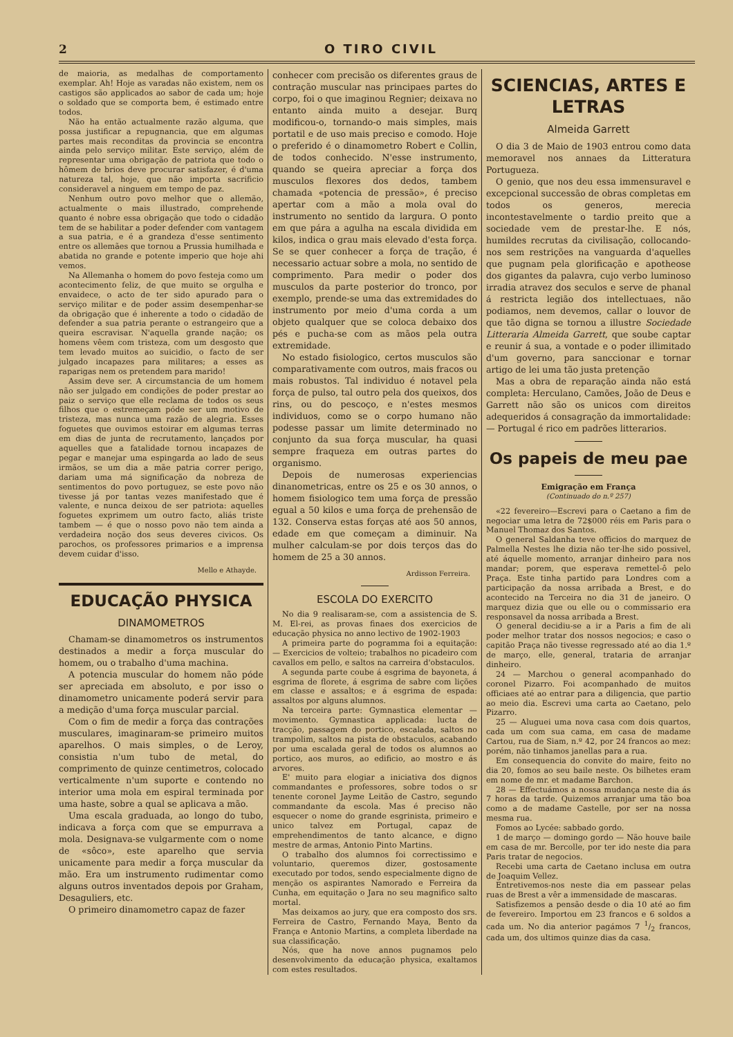2 O TIRO CIVIL
de maioria, as medalhas de comportamento exemplar. Ah! Hoje as varadas não existem, nem os castigos são applicados ao sabor de cada um; hoje o soldado que se comporta bem, é estimado entre todos.
Não ha então actualmente razão alguma, que possa justificar a repugnancia, que em algumas partes mais reconditas da provincia se encontra ainda pelo serviço militar. Este serviço, além de representar uma obrigação de patriota que todo o hômem de brios deve procurar satisfazer, é d'uma natureza tal, hoje, que não importa sacrificio consideravel a ninguem em tempo de paz.
Nenhum outro povo melhor que o allemão, actualmente o mais illustrado, comprehende quanto é nobre essa obrigação que todo o cidadão tem de se habilitar a poder defender com vantagem a sua patria, e é a grandeza d'esse sentimento entre os allemães que tornou a Prussia humilhada e abatida no grande e potente imperio que hoje ahi vemos.
Na Allemanha o homem do povo festeja como um acontecimento feliz, de que muito se orgulha e envaidece, o acto de ter sido apurado para o serviço militar e de poder assim desempenhar-se da obrigação que é inherente a todo o cidadão de defender a sua patria perante o estrangeiro que a queira escravisar. N'aquella grande nação; os homens vêem com tristeza, com um desgosto que tem levado muitos ao suicidio, o facto de ser julgado incapazes para militares; a esses as raparigas nem os pretendem para marido!
Assim deve ser. A circumstancia de um homem não ser julgado em condições de poder prestar ao paiz o serviço que elle reclama de todos os seus filhos que o estremeçam póde ser um motivo de tristeza, mas nunca uma razão de alegria. Esses foguetes que ouvimos estoirar em algumas terras em dias de junta de recrutamento, lançados por aquelles que a fatalidade tornou incapazes de pegar e manejar uma espingarda ao lado de seus irmãos, se um dia a mãe patria correr perigo, dariam uma má significação da nobreza de sentimentos do povo portuguez, se este povo não tivesse já por tantas vezes manifestado que é valente, e nunca deixou de ser patriota: aquelles foguetes exprimem um outro facto, aliás triste tambem — é que o nosso povo não tem ainda a verdadeira noção dos seus deveres civicos. Os parochos, os professores primarios e a imprensa devem cuidar d'isso.
Mello e Athayde.
EDUCAÇÃO PHYSICA
DINAMOMETROS
Chamam-se dinamometros os instrumentos destinados a medir a força muscular do homem, ou o trabalho d'uma machina.
A potencia muscular do homem não póde ser apreciada em absoluto, e por isso o dinamometro unicamente poderá servir para a medição d'uma força muscular parcial.
Com o fim de medir a força das contrações musculares, imaginaram-se primeiro muitos aparelhos. O mais simples, o de Leroy, consistia n'um tubo de metal, do comprimento de quinze centimetros, colocado verticalmente n'um suporte e contendo no interior uma mola em espiral terminada por uma haste, sobre a qual se aplicava a mão.
Uma escala graduada, ao longo do tubo, indicava a força com que se empurrava a mola. Designava-se vulgarmente com o nome de «sôco», este aparelho que servia unicamente para medir a força muscular da mão. Era um instrumento rudimentar como alguns outros inventados depois por Graham, Desaguliers, etc.
O primeiro dinamometro capaz de fazer
conhecer com precisão os diferentes graus de contração muscular nas principaes partes do corpo, foi o que imaginou Regnier; deixava no entanto ainda muito a desejar. Burq modificou-o, tornando-o mais simples, mais portatil e de uso mais preciso e comodo. Hoje o preferido é o dinamometro Robert e Collin, de todos conhecido. N'esse instrumento, quando se queira apreciar a força dos musculos flexores dos dedos, tambem chamada «potencia de pressão», é preciso apertar com a mão a mola oval do instrumento no sentido da largura. O ponto em que pára a agulha na escala dividida em kilos, indica o grau mais elevado d'esta força. Se se quer conhecer a força de tração, é necessario actuar sobre a mola, no sentido de comprimento. Para medir o poder dos musculos da parte posterior do tronco, por exemplo, prende-se uma das extremidades do instrumento por meio d'uma corda a um objeto qualquer que se coloca debaixo dos pés e pucha-se com as mãos pela outra extremidade.
No estado fisiologico, certos musculos são comparativamente com outros, mais fracos ou mais robustos. Tal individuo é notavel pela força de pulso, tal outro pela dos queixos, dos rins, ou do pescoço, e n'estes mesmos individuos, como se o corpo humano não podesse passar um limite determinado no conjunto da sua força muscular, ha quasi sempre fraqueza em outras partes do organismo.
Depois de numerosas experiencias dinanometricas, entre os 25 e os 30 annos, o homem fisiologico tem uma força de pressão egual a 50 kilos e uma força de prehensão de 132. Conserva estas forças até aos 50 annos, edade em que começam a diminuir. Na mulher calculam-se por dois terços das do homem de 25 a 30 annos.
Ardisson Ferreira.
ESCOLA DO EXERCITO
No dia 9 realisaram-se, com a assistencia de S. M. El-rei, as provas finaes dos exercicios de educação physica no anno lectivo de 1902-1903
A primeira parte do pogramma foi a equitação: — Exercicios de volteio; trabalhos no picadeiro com cavallos em pello, e saltos na carreira d'obstaculos.
A segunda parte coube á esgrima de bayoneta, á esgrima de florete, á esgrima de sabre com lições em classe e assaltos; e á esgrima de espada: assaltos por alguns alumnos.
Na terceira parte: Gymnastica elementar — movimento. Gymnastica applicada: lucta de tracção, passagem do portico, escalada, saltos no trampolim, saltos na pista de obstaculos, acabando por uma escalada geral de todos os alumnos ao portico, aos muros, ao edificio, ao mostro e ás arvores.
E' muito para elogiar a iniciativa dos dignos commandantes e professores, sobre todos o sr tenente coronel Jayme Leitão de Castro, segundo commandante da escola. Mas é preciso não esquecer o nome do grande esgrinista, primeiro e unico talvez em Portugal, capaz de emprehendimentos de tanto alcance, e digno mestre de armas, Antonio Pinto Martins.
O trabalho dos alumnos foi correctissimo e voluntario, queremos dizer, gostosamente executado por todos, sendo especialmente digno de menção os aspirantes Namorado e Ferreira da Cunha, em equitação o Jara no seu magnifico salto mortal.
Mas deixamos ao jury, que era composto dos srs. Ferreira de Castro, Fernando Maya, Bento da França e Antonio Martins, a completa liberdade na sua classificação.
Nós, que ha nove annos pugnamos pelo desenvolvimento da educação physica, exaltamos com estes resultados.
SCIENCIAS, ARTES E LETRAS
Almeida Garrett
O dia 3 de Maio de 1903 entrou como data memoravel nos annaes da Litteratura Portugueza.
O genio, que nos deu essa immensuravel e excepcional successão de obras completas em todos os generos, merecia incontestavelmente o tardio preito que a sociedade vem de prestar-lhe. E nós, humildes recrutas da civilisação, collocando-nos sem restrições na vanguarda d'aquelles que pugnam pela glorificação e apotheose dos gigantes da palavra, cujo verbo luminoso irradia atravez dos seculos e serve de phanal á restricta legião dos intellectuaes, não podiamos, nem devemos, callar o louvor de que tão digna se tornou a illustre Sociedade Litteraria Almeida Garrett, que soube captar e reunir á sua, a vontade e o poder illimitado d'um governo, para sanccionar e tornar artigo de lei uma tão justa pretenção
Mas a obra de reparação ainda não está completa: Herculano, Camões, João de Deus e Garrett não são os unicos com direitos adequeridos á consagração da immortalidade: — Portugal é rico em padrões litterarios.
Os papeis de meu pae
Emigração em França
(Continuado do n.º 257)
«22 fevereiro—Escrevi para o Caetano a fim de negociar uma letra de 72$000 réis em Paris para o Manuel Thomaz dos Santos.
O general Saldanha teve officios do marquez de Palmella Nestes lhe dizia não ter-lhe sido possivel, até áquelle momento, arranjar dinheiro para nos mandar; porem, que esperava remettel-ô pelo Praça. Este tinha partido para Londres com a participação da nossa arribada a Brest, e do acontecido na Terceira no dia 31 de janeiro. O marquez dizia que ou elle ou o commissario era responsavel da nossa arribada a Brest.
O general decidiu-se a ir a Paris a fim de ali poder melhor tratar dos nossos negocios; e caso o capitão Praça não tivesse regressado até ao dia 1.º de março, elle, general, trataria de arranjar dinheiro.
24 — Marchou o general acompanhado do coronel Pizarro. Foi acompanhado de muitos officiaes até ao entrar para a diligencia, que partio ao meio dia. Escrevi uma carta ao Caetano, pelo Pizarro.
25 — Aluguei uma nova casa com dois quartos, cada um com sua cama, em casa de madame Cartou, rua de Siam, n.º 42, por 24 francos ao mez: porém, não tinhamos janellas para a rua.
Em consequencia do convite do maire, feito no dia 20, fomos ao seu baile neste. Os bilhetes eram em nome de mr. et madame Barchon.
28 — Effectuámos a nossa mudança neste dia ás 7 horas da tarde. Quizemos arranjar uma tão boa como a de madame Castelle, por ser na nossa mesma rua.
Fomos ao Lycée: sabbado gordo.
1 de março — domingo gordo — Não houve baile em casa de mr. Bercolle, por ter ido neste dia para Paris tratar de negocios.
Recebi uma carta de Caetano inclusa em outra de Joaquim Vellez.
Entretivemos-nos neste dia em passear pelas ruas de Brest a vêr a immensidade de mascaras.
Satisfizemos a pensão desde o dia 10 até ao fim de fevereiro. Importou em 23 francos e 6 soldos a cada um. No dia anterior pagámos 7 1/2 francos, cada um, dos ultimos quinze dias da casa.